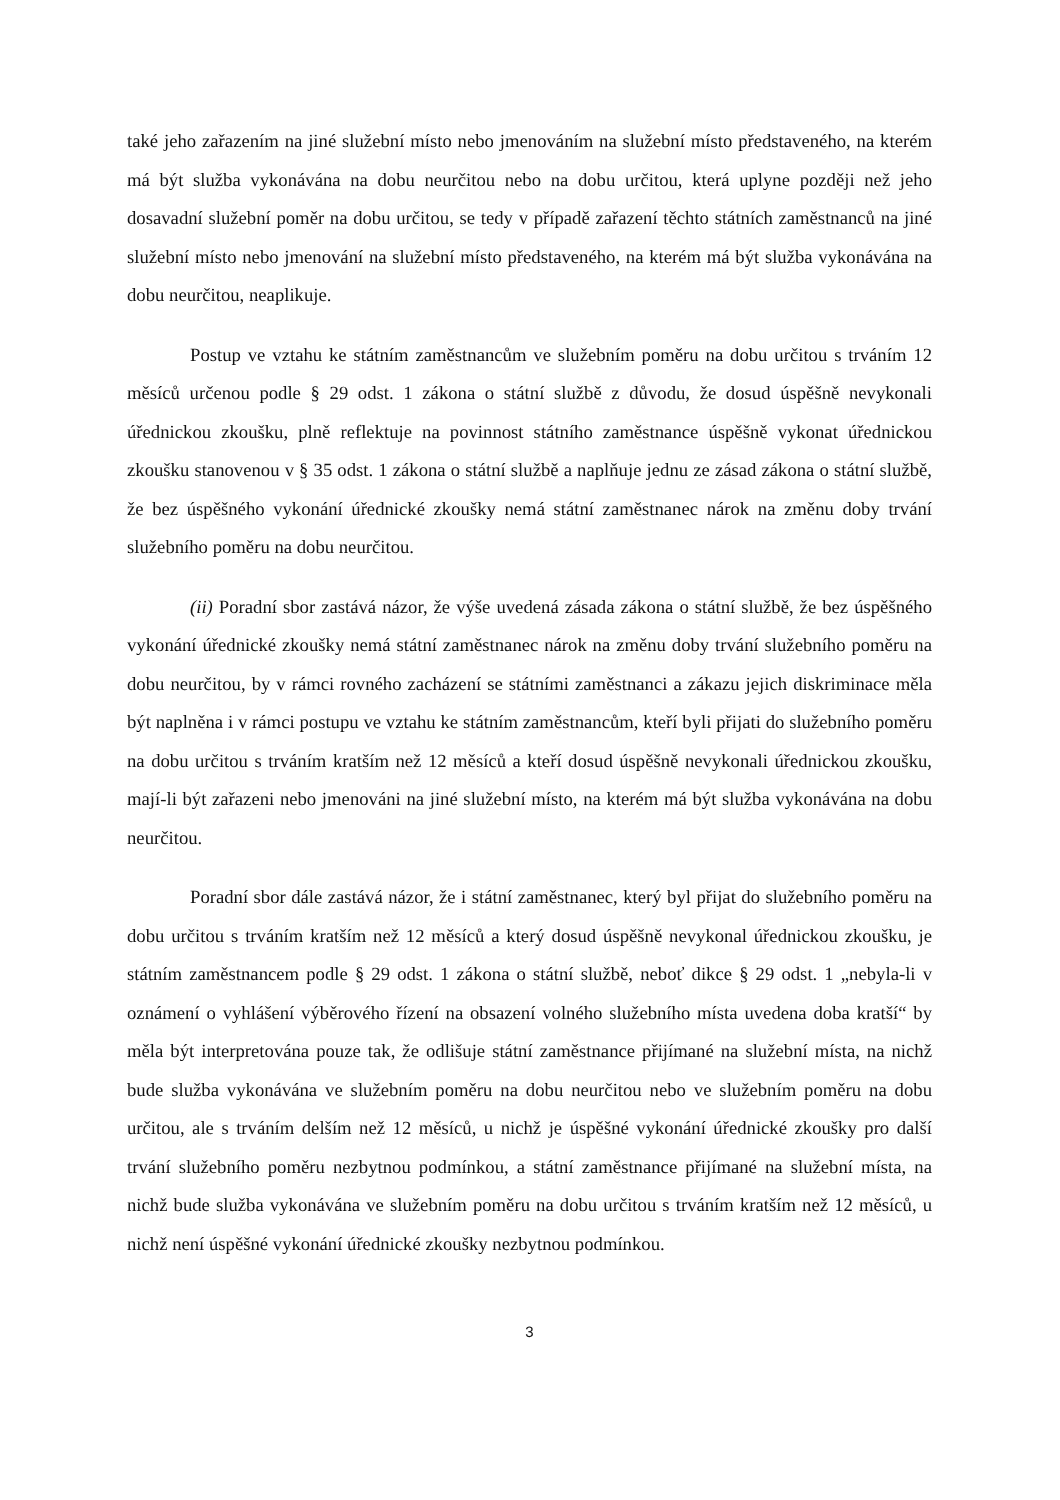také jeho zařazením na jiné služební místo nebo jmenováním na služební místo představeného, na kterém má být služba vykonávána na dobu neurčitou nebo na dobu určitou, která uplyne později než jeho dosavadní služební poměr na dobu určitou, se tedy v případě zařazení těchto státních zaměstnanců na jiné služební místo nebo jmenování na služební místo představeného, na kterém má být služba vykonávána na dobu neurčitou, neaplikuje.
Postup ve vztahu ke státním zaměstnancům ve služebním poměru na dobu určitou s trváním 12 měsíců určenou podle § 29 odst. 1 zákona o státní službě z důvodu, že dosud úspěšně nevykonali úřednickou zkoušku, plně reflektuje na povinnost státního zaměstnance úspěšně vykonat úřednickou zkoušku stanovenou v § 35 odst. 1 zákona o státní službě a naplňuje jednu ze zásad zákona o státní službě, že bez úspěšného vykonání úřednické zkoušky nemá státní zaměstnanec nárok na změnu doby trvání služebního poměru na dobu neurčitou.
(ii) Poradní sbor zastává názor, že výše uvedená zásada zákona o státní službě, že bez úspěšného vykonání úřednické zkoušky nemá státní zaměstnanec nárok na změnu doby trvání služebního poměru na dobu neurčitou, by v rámci rovného zacházení se státními zaměstnanci a zákazu jejich diskriminace měla být naplněna i v rámci postupu ve vztahu ke státním zaměstnancům, kteří byli přijati do služebního poměru na dobu určitou s trváním kratším než 12 měsíců a kteří dosud úspěšně nevykonali úřednickou zkoušku, mají-li být zařazeni nebo jmenováni na jiné služební místo, na kterém má být služba vykonávána na dobu neurčitou.
Poradní sbor dále zastává názor, že i státní zaměstnanec, který byl přijat do služebního poměru na dobu určitou s trváním kratším než 12 měsíců a který dosud úspěšně nevykonal úřednickou zkoušku, je státním zaměstnancem podle § 29 odst. 1 zákona o státní službě, neboť dikce § 29 odst. 1 „nebyla-li v oznámení o vyhlášení výběrového řízení na obsazení volného služebního místa uvedena doba kratší“ by měla být interpretována pouze tak, že odlišuje státní zaměstnance přijímané na služební místa, na nichž bude služba vykonávána ve služebním poměru na dobu neurčitou nebo ve služebním poměru na dobu určitou, ale s trváním delším než 12 měsíců, u nichž je úspěšné vykonání úřednické zkoušky pro další trvání služebního poměru nezbytnou podmínkou, a státní zaměstnance přijímané na služební místa, na nichž bude služba vykonávána ve služebním poměru na dobu určitou s trváním kratším než 12 měsíců, u nichž není úspěšné vykonání úřednické zkoušky nezbytnou podmínkou.
3